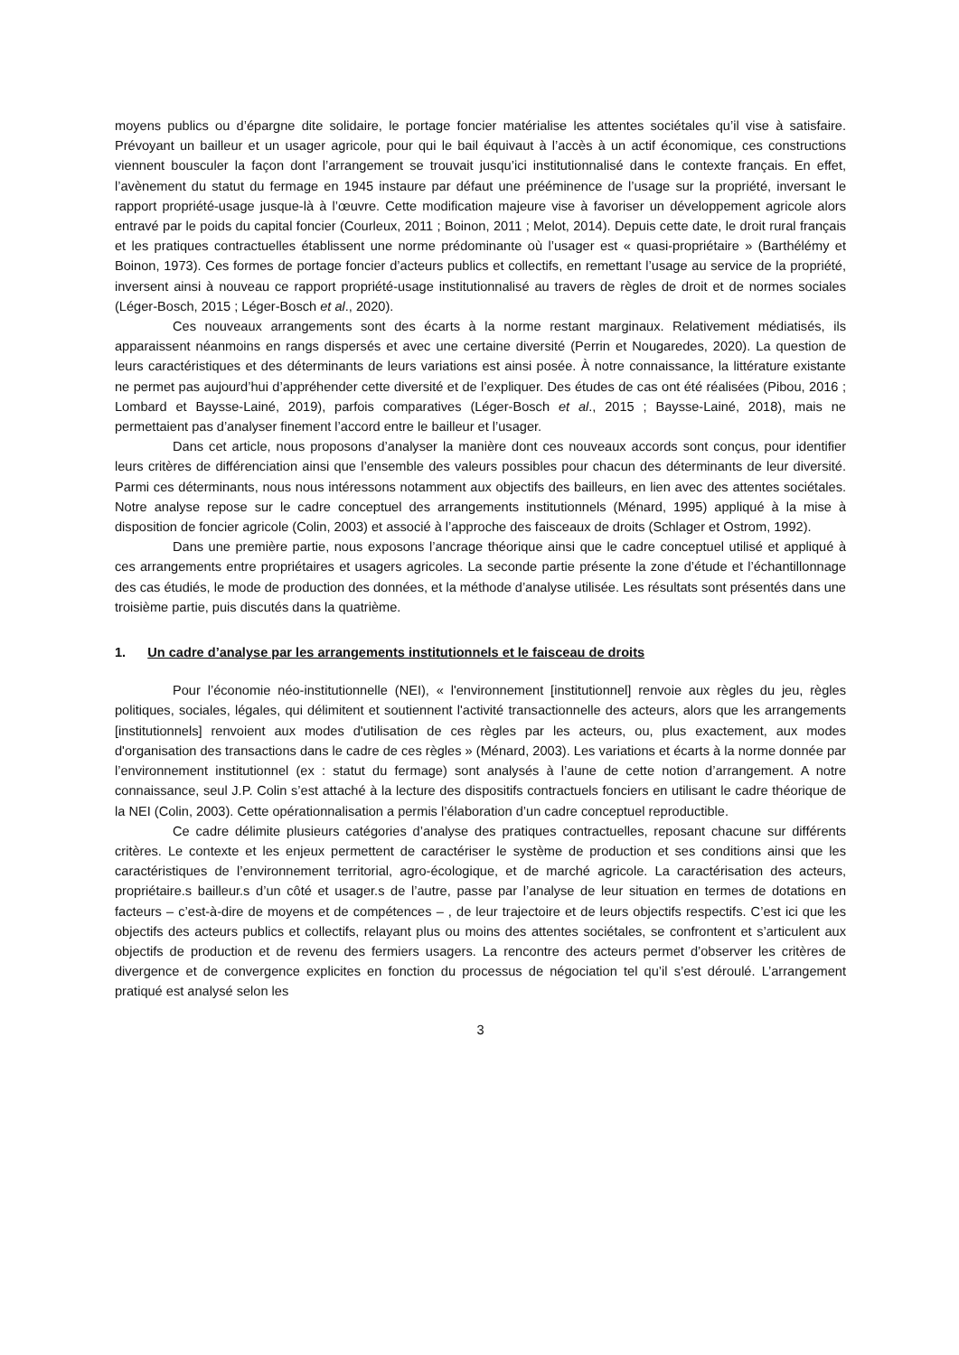moyens publics ou d’épargne dite solidaire, le portage foncier matérialise les attentes sociétales qu’il vise à satisfaire. Prévoyant un bailleur et un usager agricole, pour qui le bail équivaut à l’accès à un actif économique, ces constructions viennent bousculer la façon dont l’arrangement se trouvait jusqu’ici institutionnalisé dans le contexte français. En effet, l’avènement du statut du fermage en 1945 instaure par défaut une prééminence de l’usage sur la propriété, inversant le rapport propriété-usage jusque-là à l’œuvre. Cette modification majeure vise à favoriser un développement agricole alors entravé par le poids du capital foncier (Courleux, 2011 ; Boinon, 2011 ; Melot, 2014). Depuis cette date, le droit rural français et les pratiques contractuelles établissent une norme prédominante où l’usager est « quasi-propriétaire » (Barthélémy et Boinon, 1973). Ces formes de portage foncier d’acteurs publics et collectifs, en remettant l’usage au service de la propriété, inversent ainsi à nouveau ce rapport propriété-usage institutionnalisé au travers de règles de droit et de normes sociales (Léger-Bosch, 2015 ; Léger-Bosch et al., 2020).
Ces nouveaux arrangements sont des écarts à la norme restant marginaux. Relativement médiatisés, ils apparaissent néanmoins en rangs dispersés et avec une certaine diversité (Perrin et Nougaredes, 2020). La question de leurs caractéristiques et des déterminants de leurs variations est ainsi posée. À notre connaissance, la littérature existante ne permet pas aujourd’hui d’appréhender cette diversité et de l’expliquer. Des études de cas ont été réalisées (Pibou, 2016 ; Lombard et Baysse-Lainé, 2019), parfois comparatives (Léger-Bosch et al., 2015 ; Baysse-Lainé, 2018), mais ne permettaient pas d’analyser finement l’accord entre le bailleur et l’usager.
Dans cet article, nous proposons d’analyser la manière dont ces nouveaux accords sont conçus, pour identifier leurs critères de différenciation ainsi que l’ensemble des valeurs possibles pour chacun des déterminants de leur diversité. Parmi ces déterminants, nous nous intéressons notamment aux objectifs des bailleurs, en lien avec des attentes sociétales. Notre analyse repose sur le cadre conceptuel des arrangements institutionnels (Ménard, 1995) appliqué à la mise à disposition de foncier agricole (Colin, 2003) et associé à l’approche des faisceaux de droits (Schlager et Ostrom, 1992).
Dans une première partie, nous exposons l’ancrage théorique ainsi que le cadre conceptuel utilisé et appliqué à ces arrangements entre propriétaires et usagers agricoles. La seconde partie présente la zone d’étude et l’échantillonnage des cas étudiés, le mode de production des données, et la méthode d’analyse utilisée. Les résultats sont présentés dans une troisième partie, puis discutés dans la quatrième.
1. Un cadre d’analyse par les arrangements institutionnels et le faisceau de droits
Pour l’économie néo-institutionnelle (NEI), « l'environnement [institutionnel] renvoie aux règles du jeu, règles politiques, sociales, légales, qui délimitent et soutiennent l'activité transactionnelle des acteurs, alors que les arrangements [institutionnels] renvoient aux modes d'utilisation de ces règles par les acteurs, ou, plus exactement, aux modes d'organisation des transactions dans le cadre de ces règles » (Ménard, 2003). Les variations et écarts à la norme donnée par l’environnement institutionnel (ex : statut du fermage) sont analysés à l’aune de cette notion d’arrangement. A notre connaissance, seul J.P. Colin s’est attaché à la lecture des dispositifs contractuels fonciers en utilisant le cadre théorique de la NEI (Colin, 2003). Cette opérationnalisation a permis l’élaboration d’un cadre conceptuel reproductible.
Ce cadre délimite plusieurs catégories d’analyse des pratiques contractuelles, reposant chacune sur différents critères. Le contexte et les enjeux permettent de caractériser le système de production et ses conditions ainsi que les caractéristiques de l’environnement territorial, agro-écologique, et de marché agricole. La caractérisation des acteurs, propriétaire.s bailleur.s d’un côté et usager.s de l’autre, passe par l’analyse de leur situation en termes de dotations en facteurs – c’est-à-dire de moyens et de compétences – , de leur trajectoire et de leurs objectifs respectifs. C’est ici que les objectifs des acteurs publics et collectifs, relayant plus ou moins des attentes sociétales, se confrontent et s’articulent aux objectifs de production et de revenu des fermiers usagers. La rencontre des acteurs permet d’observer les critères de divergence et de convergence explicites en fonction du processus de négociation tel qu’il s’est déroulé. L’arrangement pratiqué est analysé selon les
3